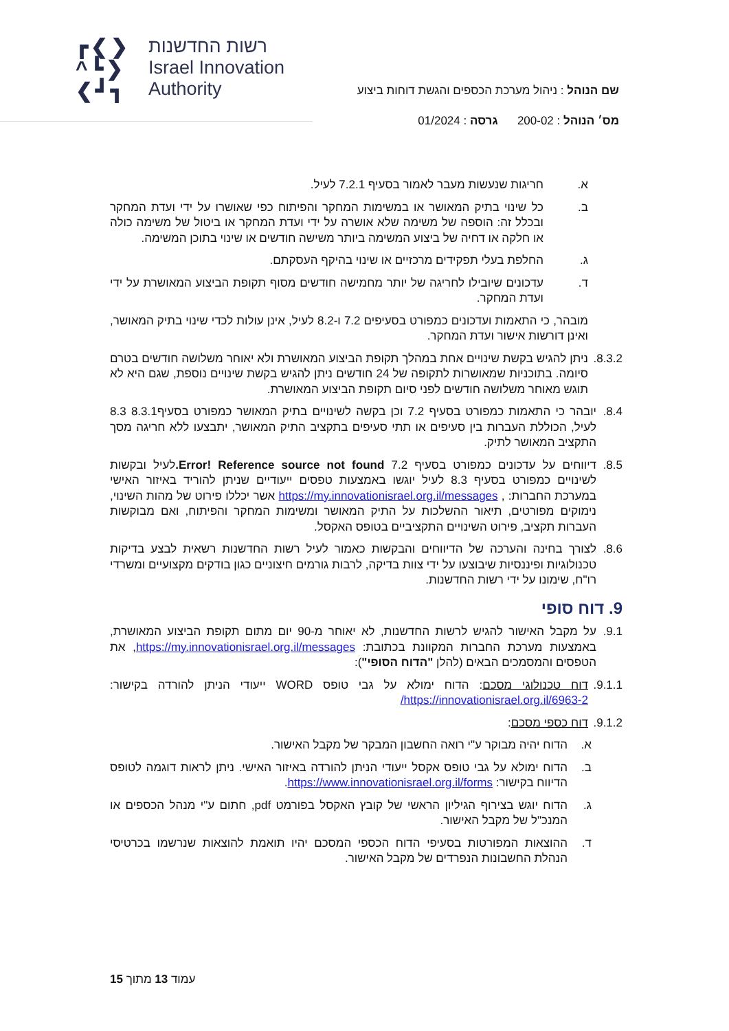┏❮❯
^┗❯
❮┛┓
רשות החדשנות
Israel Innovation
Authority
שם הנוהל : ניהול מערכת הכספים והגשת דוחות ביצוע
מס׳ הנוהל : 200-02 גרסה : 01/2024
א. חריגות שנעשות מעבר לאמור בסעיף 7.2.1 לעיל.
ב. כל שינוי בתיק המאושר או במשימות המחקר והפיתוח כפי שאושרו על ידי ועדת המחקר ובכלל זה: הוספה של משימה שלא אושרה על ידי ועדת המחקר או ביטול של משימה כולה או חלקה או דחיה של ביצוע המשימה ביותר משישה חודשים או שינוי בתוכן המשימה.
ג. החלפת בעלי תפקידים מרכזיים או שינוי בהיקף העסקתם.
ד. עדכונים שיובילו לחריגה של יותר מחמישה חודשים מסוף תקופת הביצוע המאושרת על ידי ועדת המחקר.
מובהר, כי התאמות ועדכונים כמפורט בסעיפים 7.2 ו-8.2 לעיל, אינן עולות לכדי שינוי בתיק המאושר, ואינן דורשות אישור ועדת המחקר.
8.3.2. ניתן להגיש בקשת שינויים אחת במהלך תקופת הביצוע המאושרת ולא יאוחר משלושה חודשים בטרם סיומה. בתוכניות שמאושרות לתקופה של 24 חודשים ניתן להגיש בקשת שינויים נוספת, שגם היא לא תוגש מאוחר משלושה חודשים לפני סיום תקופת הביצוע המאושרת.
8.4. יובהר כי התאמות כמפורט בסעיף 7.2 וכן בקשה לשינויים בתיק המאושר כמפורט בסעיף8.3.1 8.3 לעיל, הכוללת העברות בין סעיפים או תתי סעיפים בתקציב התיק המאושר, יתבצעו ללא חריגה מסך התקציב המאושר לתיק.
8.5. דיווחים על עדכונים כמפורט בסעיף 7.2 Error! Reference source not found. לעיל ובקשות לשינויים כמפורט בסעיף 8.3 לעיל יוגשו באמצעות טפסים ייעודיים שניתן להוריד באיזור האישי במערכת החברות: , https://my.innovationisrael.org.il/messages אשר יכללו פירוט של מהות השינוי, נימוקים מפורטים, תיאור ההשלכות על התיק המאושר ומשימות המחקר והפיתוח, ואם מבוקשות העברות תקציב, פירוט השינויים התקציביים בטופס האקסל.
8.6. לצורך בחינה והערכה של הדיווחים והבקשות כאמור לעיל רשות החדשנות רשאית לבצע בדיקות טכנולוגיות ופיננסיות שיבוצעו על ידי צוות בדיקה, לרבות גורמים חיצוניים כגון בודקים מקצועיים ומשרדי רו"ח, שימונו על ידי רשות החדשנות.
9. דוח סופי
9.1. על מקבל האישור להגיש לרשות החדשנות, לא יאוחר מ-90 יום מתום תקופת הביצוע המאושרת, באמצעות מערכת החברות המקוונת בכתובת: https://my.innovationisrael.org.il/messages, את הטפסים והמסמכים הבאים (להלן "הדוח הסופי"):
9.1.1. דוח טכנולוגי מסכם: הדוח ימולא על גבי טופס WORD ייעודי הניתן להורדה בקישור: https://innovationisrael.org.il/6963-2/
9.1.2. דוח כספי מסכם:
א. הדוח יהיה מבוקר ע"י רואה החשבון המבקר של מקבל האישור.
ב. הדוח ימולא על גבי טופס אקסל ייעודי הניתן להורדה באיזור האישי. ניתן לראות דוגמה לטופס הדיווח בקישור: https://www.innovationisrael.org.il/forms.
ג. הדוח יוגש בצירוף הגיליון הראשי של קובץ האקסל בפורמט pdf, חתום ע"י מנהל הכספים או המנכ"ל של מקבל האישור.
ד. ההוצאות המפורטות בסעיפי הדוח הכספי המסכם יהיו תואמת להוצאות שנרשמו בכרטיסי הנהלת החשבונות הנפרדים של מקבל האישור.
עמוד 13 מתוך 15